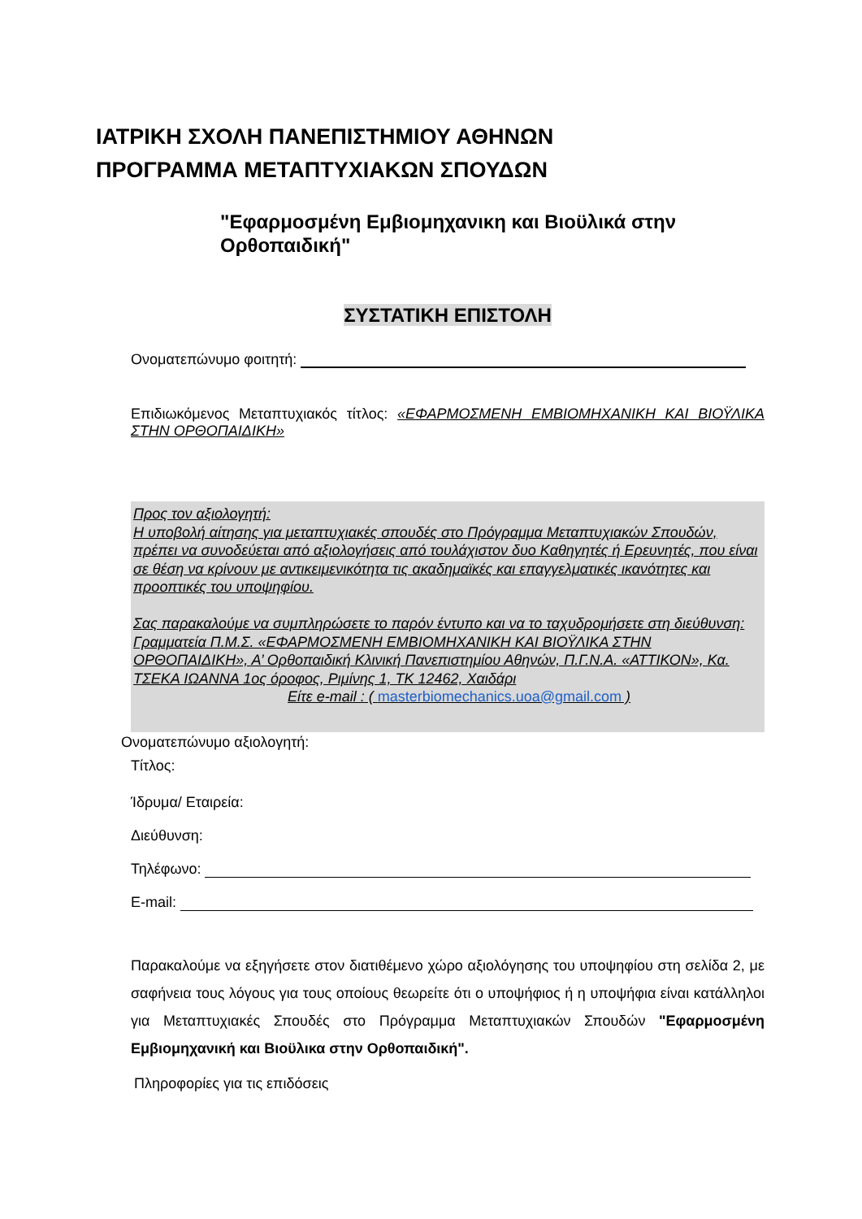ΙΑΤΡΙΚΗ ΣΧΟΛΗ ΠΑΝΕΠΙΣΤΗΜΙΟΥ ΑΘΗΝΩΝ
ΠΡΟΓΡΑΜΜΑ ΜΕΤΑΠΤΥΧΙΑΚΩΝ ΣΠΟΥΔΩΝ
"Εφαρμοσμένη Εμβιομηχανικη και Βιοϋλικά στην Ορθοπαιδική"
ΣΥΣΤΑΤΙΚΗ ΕΠΙΣΤΟΛΗ
Ονοματεπώνυμο φοιτητή:
Επιδιωκόμενος Μεταπτυχιακός τίτλος: «ΕΦΑΡΜΟΣΜΕΝΗ ΕΜΒΙΟΜΗΧΑΝΙΚΗ ΚΑΙ ΒΙΟΫΛΙΚΑ ΣΤΗΝ ΟΡΘΟΠΑΙΔΙΚΗ»
Προς τον αξιολογητή:
Η υποβολή αίτησης για μεταπτυχιακές σπουδές στο Πρόγραμμα Μεταπτυχιακών Σπουδών, πρέπει να συνοδεύεται από αξιολογήσεις από τουλάχιστον δυο Καθηγητές ή Ερευνητές, που είναι σε θέση να κρίνουν με αντικειμενικότητα τις ακαδημαϊκές και επαγγελματικές ικανότητες και προοπτικές του υποψηφίου.
Σας παρακαλούμε να συμπληρώσετε το παρόν έντυπο και να το ταχυδρομήσετε στη διεύθυνση: Γραμματεία Π.Μ.Σ. «ΕΦΑΡΜΟΣΜΕΝΗ ΕΜΒΙΟΜΗΧΑΝΙΚΗ ΚΑΙ ΒΙΟΫΛΙΚΑ ΣΤΗΝ ΟΡΘΟΠΑΙΔΙΚΗ», Α’ Ορθοπαιδική Κλινική Πανεπιστημίου Αθηνών, Π.Γ.Ν.Α. «ΑΤΤΙΚΟΝ», Κα. ΤΣΕΚΑ ΙΩΑΝΝΑ 1ος όροφος, Ριμίνης 1, ΤΚ 12462, Χαιδάρι
Είτε e-mail : ( masterbiomechanics.uoa@gmail.com )
Ονοματεπώνυμο αξιολογητή:
Τίτλος:
Ίδρυμα/ Εταιρεία:
Διεύθυνση:
Τηλέφωνο:
E-mail:
Παρακαλούμε να εξηγήσετε στον διατιθέμενο χώρο αξιολόγησης του υποψηφίου στη σελίδα 2, με σαφήνεια τους λόγους για τους οποίους θεωρείτε ότι ο υποψήφιος ή η υποψήφια είναι κατάλληλοι για Μεταπτυχιακές Σπουδές στο Πρόγραμμα Μεταπτυχιακών Σπουδών "Εφαρμοσμένη Εμβιομηχανική και Βιοϋλικα στην Ορθοπαιδική".
Πληροφορίες για τις επιδόσεις